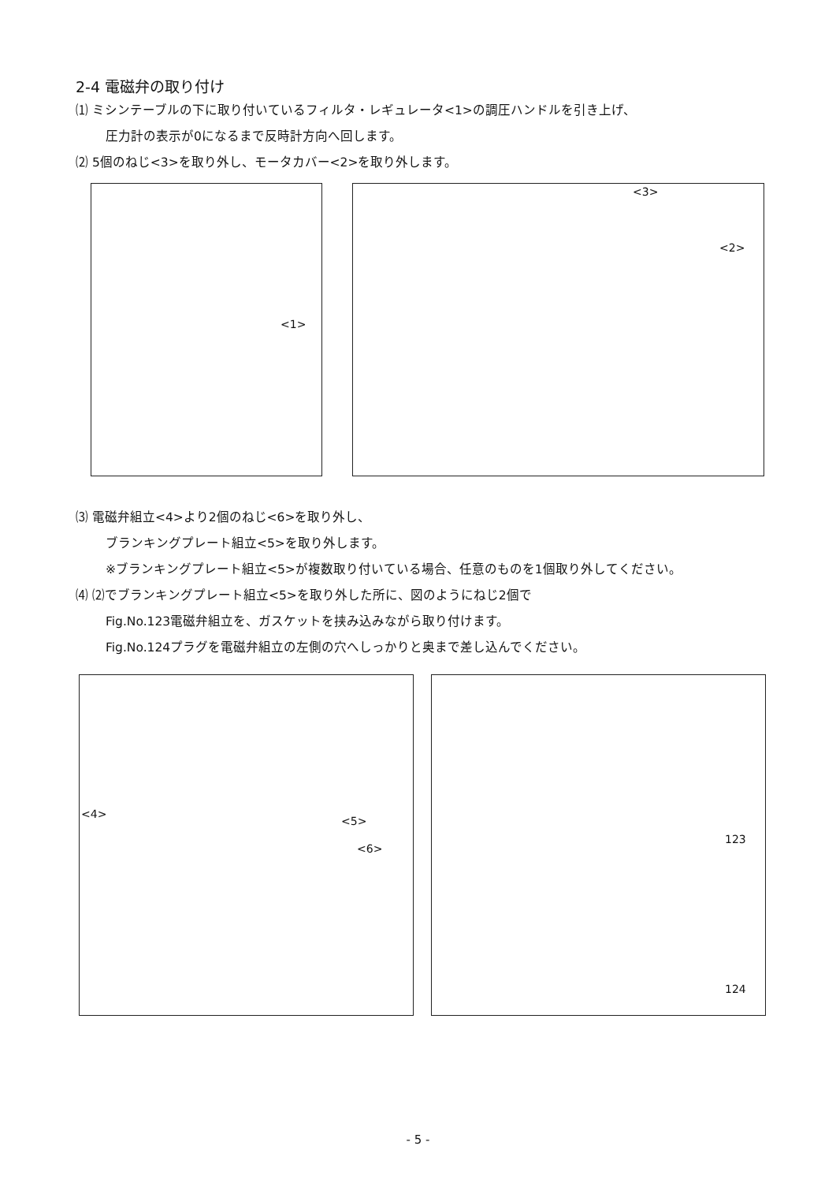2-4 電磁弁の取り付け
⑴ ミシンテーブルの下に取り付いているフィルタ・レギュレータ<1>の調圧ハンドルを引き上げ、
圧力計の表示が0になるまで反時計方向へ回します。
⑵ 5個のねじ<3>を取り外し、モータカバー<2>を取り外します。
<1> <3>
<2>
⑶ 電磁弁組立<4>より2個のねじ<6>を取り外し、
ブランキングプレート組立<5>を取り外します。
※ブランキングプレート組立<5>が複数取り付いている場合、任意のものを1個取り外してください。
⑷ ⑵でブランキングプレート組立<5>を取り外した所に、図のようにねじ2個で
Fig.No.123電磁弁組立を、ガスケットを挟み込みながら取り付けます。
Fig.No.124プラグを電磁弁組立の左側の穴へしっかりと奥まで差し込んでください。
<4>
<5>
<6>
123
124
- 5 -